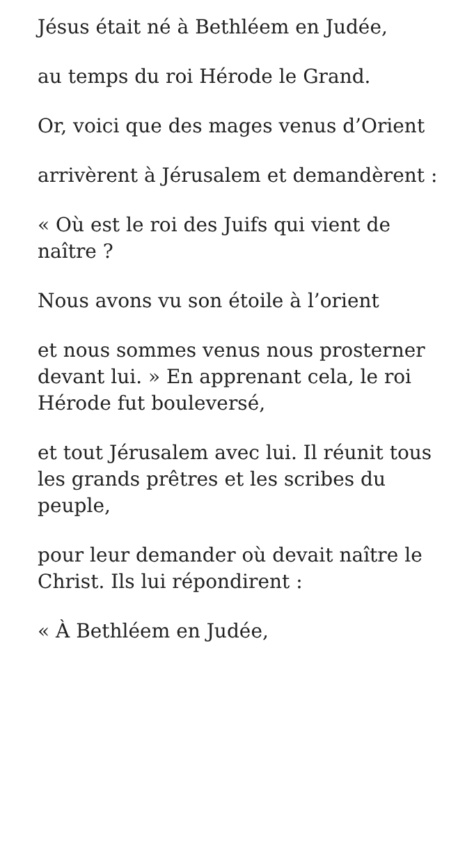Jésus était né à Bethléem en Judée,
au temps du roi Hérode le Grand.
Or, voici que des mages venus d’Orient
arrivèrent à Jérusalem et demandèrent :
« Où est le roi des Juifs qui vient de naître ?
Nous avons vu son étoile à l’orient
et nous sommes venus nous prosterner devant lui. » En apprenant cela, le roi Hérode fut bouleversé,
et tout Jérusalem avec lui. Il réunit tous les grands prêtres et les scribes du peuple,
pour leur demander où devait naître le Christ. Ils lui répondirent :
« À Bethléem en Judée,